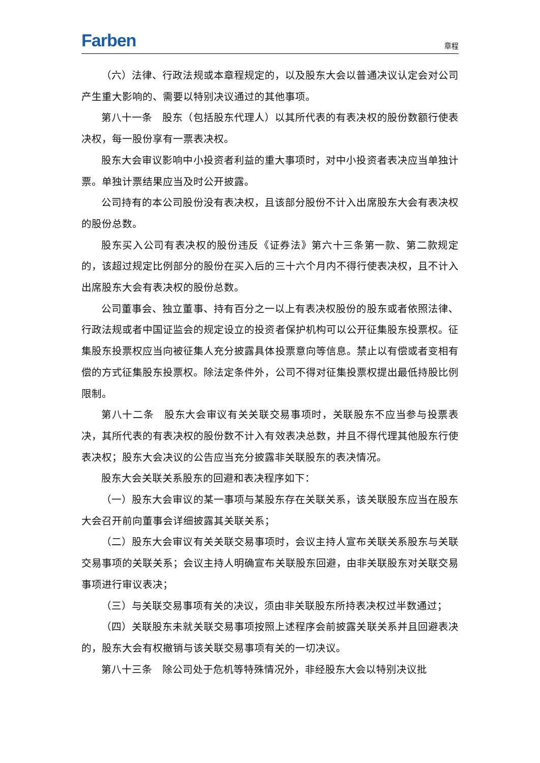Farben 章程
（六）法律、行政法规或本章程规定的，以及股东大会以普通决议认定会对公司产生重大影响的、需要以特别决议通过的其他事项。
第八十一条　股东（包括股东代理人）以其所代表的有表决权的股份数额行使表决权，每一股份享有一票表决权。
股东大会审议影响中小投资者利益的重大事项时，对中小投资者表决应当单独计票。单独计票结果应当及时公开披露。
公司持有的本公司股份没有表决权，且该部分股份不计入出席股东大会有表决权的股份总数。
股东买入公司有表决权的股份违反《证券法》第六十三条第一款、第二款规定的，该超过规定比例部分的股份在买入后的三十六个月内不得行使表决权，且不计入出席股东大会有表决权的股份总数。
公司董事会、独立董事、持有百分之一以上有表决权股份的股东或者依照法律、行政法规或者中国证监会的规定设立的投资者保护机构可以公开征集股东投票权。征集股东投票权应当向被征集人充分披露具体投票意向等信息。禁止以有偿或者变相有偿的方式征集股东投票权。除法定条件外，公司不得对征集投票权提出最低持股比例限制。
第八十二条　股东大会审议有关关联交易事项时，关联股东不应当参与投票表决，其所代表的有表决权的股份数不计入有效表决总数，并且不得代理其他股东行使表决权；股东大会决议的公告应当充分披露非关联股东的表决情况。
股东大会关联关系股东的回避和表决程序如下：
（一）股东大会审议的某一事项与某股东存在关联关系，该关联股东应当在股东大会召开前向董事会详细披露其关联关系；
（二）股东大会审议有关关联交易事项时，会议主持人宣布关联关系股东与关联交易事项的关联关系；会议主持人明确宣布关联股东回避，由非关联股东对关联交易事项进行审议表决；
（三）与关联交易事项有关的决议，须由非关联股东所持表决权过半数通过；
（四）关联股东未就关联交易事项按照上述程序会前披露关联关系并且回避表决的，股东大会有权撤销与该关联交易事项有关的一切决议。
第八十三条　除公司处于危机等特殊情况外，非经股东大会以特别决议批